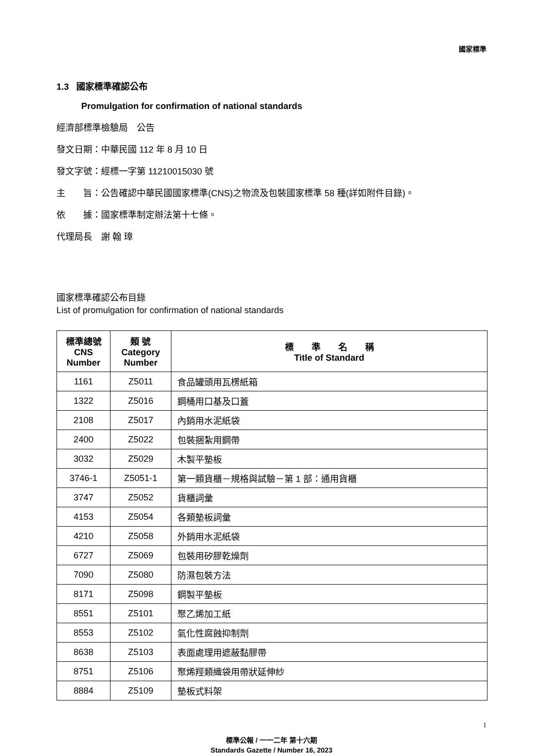國家標準
1.3 國家標準確認公布
Promulgation for confirmation of national standards
經濟部標準檢驗局　公告
發文日期：中華民國 112 年 8 月 10 日
發文字號：經標一字第 11210015030 號
主　　旨：公告確認中華民國國家標準(CNS)之物流及包裝國家標準 58 種(詳如附件目錄)。
依　　據：國家標準制定辦法第十七條。
代理局長　謝 翰 璋
國家標準確認公布目錄
List of promulgation for confirmation of national standards
| 標準總號 CNS Number | 類 號 Category Number | 標 準 名 稱 Title of Standard |
| --- | --- | --- |
| 1161 | Z5011 | 食品罐頭用瓦楞紙箱 |
| 1322 | Z5016 | 鋼桶用口基及口蓋 |
| 2108 | Z5017 | 內銷用水泥紙袋 |
| 2400 | Z5022 | 包裝捆紮用鋼帶 |
| 3032 | Z5029 | 木製平墊板 |
| 3746-1 | Z5051-1 | 第一類貨櫃－規格與試驗－第 1 部：通用貨櫃 |
| 3747 | Z5052 | 貨櫃詞彙 |
| 4153 | Z5054 | 各類墊板詞彙 |
| 4210 | Z5058 | 外銷用水泥紙袋 |
| 6727 | Z5069 | 包裝用矽膠乾燥劑 |
| 7090 | Z5080 | 防濕包裝方法 |
| 8171 | Z5098 | 鋼製平墊板 |
| 8551 | Z5101 | 聚乙烯加工紙 |
| 8553 | Z5102 | 氣化性腐蝕抑制劑 |
| 8638 | Z5103 | 表面處理用遮蔽黏膠帶 |
| 8751 | Z5106 | 聚烯羥類織袋用帶狀延伸紗 |
| 8884 | Z5109 | 墊板式料架 |
1
標準公報 / 一一二年 第十六期
Standards Gazette / Number 16, 2023